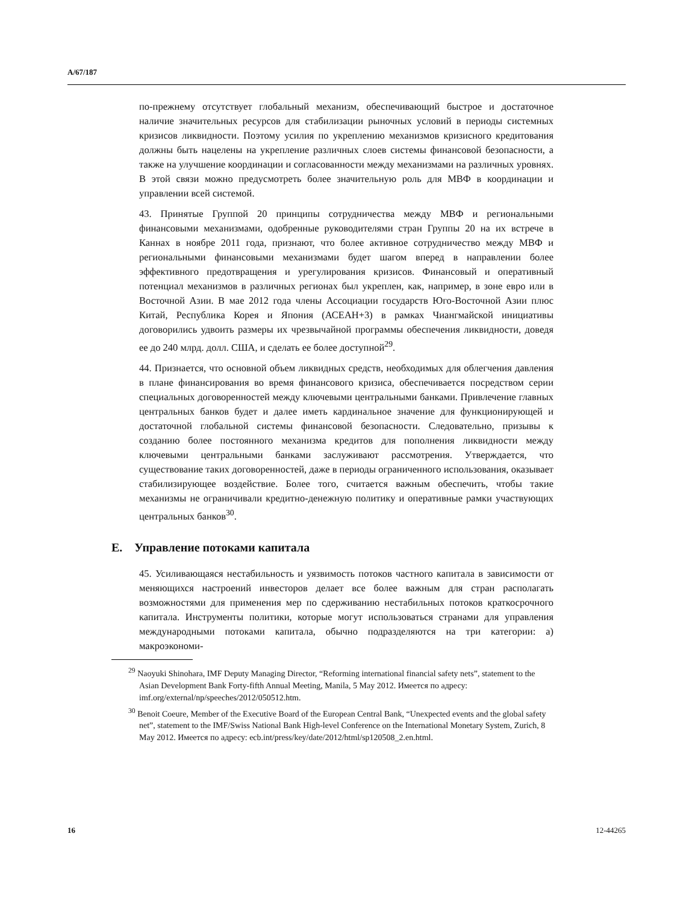A/67/187
по-прежнему отсутствует глобальный механизм, обеспечивающий быстрое и достаточное наличие значительных ресурсов для стабилизации рыночных условий в периоды системных кризисов ликвидности. Поэтому усилия по укреплению механизмов кризисного кредитования должны быть нацелены на укрепление различных слоев системы финансовой безопасности, а также на улучшение координации и согласованности между механизмами на различных уровнях. В этой связи можно предусмотреть более значительную роль для МВФ в координации и управлении всей системой.
43. Принятые Группой 20 принципы сотрудничества между МВФ и региональными финансовыми механизмами, одобренные руководителями стран Группы 20 на их встрече в Каннах в ноябре 2011 года, признают, что более активное сотрудничество между МВФ и региональными финансовыми механизмами будет шагом вперед в направлении более эффективного предотвращения и урегулирования кризисов. Финансовый и оперативный потенциал механизмов в различных регионах был укреплен, как, например, в зоне евро или в Восточной Азии. В мае 2012 года члены Ассоциации государств Юго-Восточной Азии плюс Китай, Республика Корея и Япония (АСЕАН+3) в рамках Чианг­майской инициативы договорились удвоить размеры их чрезвычайной программы обеспечения ликвидности, доведя ее до 240 млрд. долл. США, и сделать ее более доступной<sup>29</sup>.
44. Признается, что основной объем ликвидных средств, необходимых для облегчения давления в плане финансирования во время финансового кризиса, обеспечивается посредством серии специальных договоренностей между ключевыми центральными банками. Привлечение главных центральных банков будет и далее иметь кардинальное значение для функционирующей и достаточной глобальной системы финансовой безопасности. Следовательно, призывы к созданию более постоянного механизма кредитов для пополнения ликвидности между ключевыми центральными банками заслуживают рассмотрения. Утверждается, что существование таких договоренностей, даже в периоды ограниченного использования, оказывает стабилизирующее воздействие. Более того, считается важным обеспечить, чтобы такие механизмы не ограничивали кредитно-денежную политику и оперативные рамки участвующих центральных банков<sup>30</sup>.
E. Управление потоками капитала
45. Усиливающаяся нестабильность и уязвимость потоков частного капитала в зависимости от меняющихся настроений инвесторов делает все более важным для стран располагать возможностями для применения мер по сдерживанию нестабильных потоков краткосрочного капитала. Инструменты политики, которые могут использоваться странами для управления международными потоками капитала, обычно подразделяются на три категории: a) макроэкономи-
<sup>29</sup> Naoyuki Shinohara, IMF Deputy Managing Director, “Reforming international financial safety nets”, statement to the Asian Development Bank Forty-fifth Annual Meeting, Manila, 5 May 2012. Имеется по адресу: imf.org/external/np/speeches/2012/050512.htm.
<sup>30</sup> Benoit Coeure, Member of the Executive Board of the European Central Bank, “Unexpected events and the global safety net”, statement to the IMF/Swiss National Bank High-level Conference on the International Monetary System, Zurich, 8 May 2012. Имеется по адресу: ecb.int/press/key/date/2012/html/sp120508_2.en.html.
16 12-44265